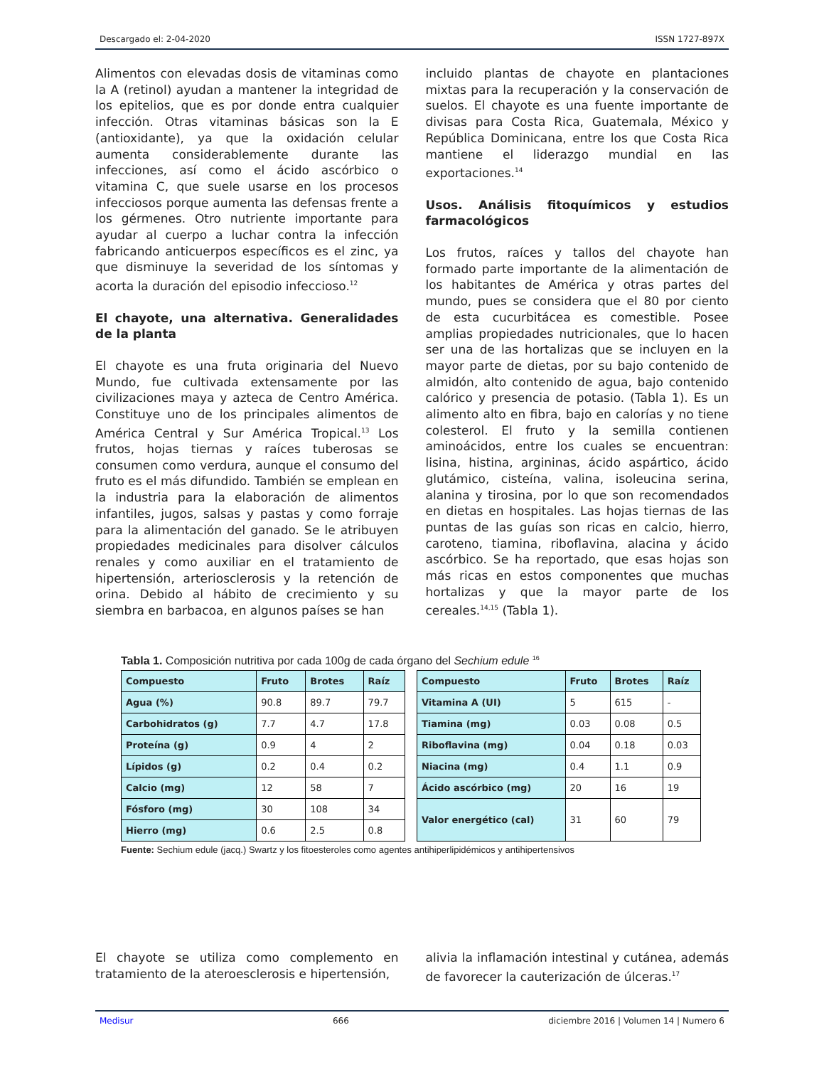Descargado el: 2-04-2020 ISSN 1727-897X
Alimentos con elevadas dosis de vitaminas como la A (retinol) ayudan a mantener la integridad de los epitelios, que es por donde entra cualquier infección. Otras vitaminas básicas son la E (antioxidante), ya que la oxidación celular aumenta considerablemente durante las infecciones, así como el ácido ascórbico o vitamina C, que suele usarse en los procesos infecciosos porque aumenta las defensas frente a los gérmenes. Otro nutriente importante para ayudar al cuerpo a luchar contra la infección fabricando anticuerpos específicos es el zinc, ya que disminuye la severidad de los síntomas y acorta la duración del episodio infeccioso.<sup>12</sup>
El chayote, una alternativa. Generalidades de la planta
El chayote es una fruta originaria del Nuevo Mundo, fue cultivada extensamente por las civilizaciones maya y azteca de Centro América. Constituye uno de los principales alimentos de América Central y Sur América Tropical.<sup>13</sup> Los frutos, hojas tiernas y raíces tuberosas se consumen como verdura, aunque el consumo del fruto es el más difundido. También se emplean en la industria para la elaboración de alimentos infantiles, jugos, salsas y pastas y como forraje para la alimentación del ganado. Se le atribuyen propiedades medicinales para disolver cálculos renales y como auxiliar en el tratamiento de hipertensión, arteriosclerosis y la retención de orina. Debido al hábito de crecimiento y su siembra en barbacoa, en algunos países se han
incluido plantas de chayote en plantaciones mixtas para la recuperación y la conservación de suelos. El chayote es una fuente importante de divisas para Costa Rica, Guatemala, México y República Dominicana, entre los que Costa Rica mantiene el liderazgo mundial en las exportaciones.<sup>14</sup>
Usos. Análisis fitoquímicos y estudios farmacológicos
Los frutos, raíces y tallos del chayote han formado parte importante de la alimentación de los habitantes de América y otras partes del mundo, pues se considera que el 80 por ciento de esta cucurbitácea es comestible. Posee amplias propiedades nutricionales, que lo hacen ser una de las hortalizas que se incluyen en la mayor parte de dietas, por su bajo contenido de almidón, alto contenido de agua, bajo contenido calórico y presencia de potasio. (Tabla 1). Es un alimento alto en fibra, bajo en calorías y no tiene colesterol. El fruto y la semilla contienen aminoácidos, entre los cuales se encuentran: lisina, histina, argininas, ácido aspártico, ácido glutámico, cisteína, valina, isoleucina serina, alanina y tirosina, por lo que son recomendados en dietas en hospitales. Las hojas tiernas de las puntas de las guías son ricas en calcio, hierro, caroteno, tiamina, riboflavina, alacina y ácido ascórbico. Se ha reportado, que esas hojas son más ricas en estos componentes que muchas hortalizas y que la mayor parte de los cereales.<sup>14,15</sup> (Tabla 1).
Tabla 1. Composición nutritiva por cada 100g de cada órgano del Sechium edule <sup>16</sup>
| Compuesto | Fruto | Brotes | Raíz |
| --- | --- | --- | --- |
| Agua (%) | 90.8 | 89.7 | 79.7 |
| Carbohidratos (g) | 7.7 | 4.7 | 17.8 |
| Proteína (g) | 0.9 | 4 | 2 |
| Lípidos (g) | 0.2 | 0.4 | 0.2 |
| Calcio (mg) | 12 | 58 | 7 |
| Fósforo (mg) | 30 | 108 | 34 |
| Hierro (mg) | 0.6 | 2.5 | 0.8 |
| Compuesto | Fruto | Brotes | Raíz |
| --- | --- | --- | --- |
| Vitamina A (UI) | 5 | 615 | - |
| Tiamina (mg) | 0.03 | 0.08 | 0.5 |
| Riboflavina (mg) | 0.04 | 0.18 | 0.03 |
| Niacina (mg) | 0.4 | 1.1 | 0.9 |
| Ácido ascórbico (mg) | 20 | 16 | 19 |
| Valor energético (cal) | 31 | 60 | 79 |
Fuente: Sechium edule (jacq.) Swartz y los fitoesteroles como agentes antihiperlipidémicos y antihipertensivos
El chayote se utiliza como complemento en tratamiento de la ateroesclerosis e hipertensión,
alivia la inflamación intestinal y cutánea, además de favorecer la cauterización de úlceras.<sup>17</sup>
Medisur 666 diciembre 2016 | Volumen 14 | Numero 6